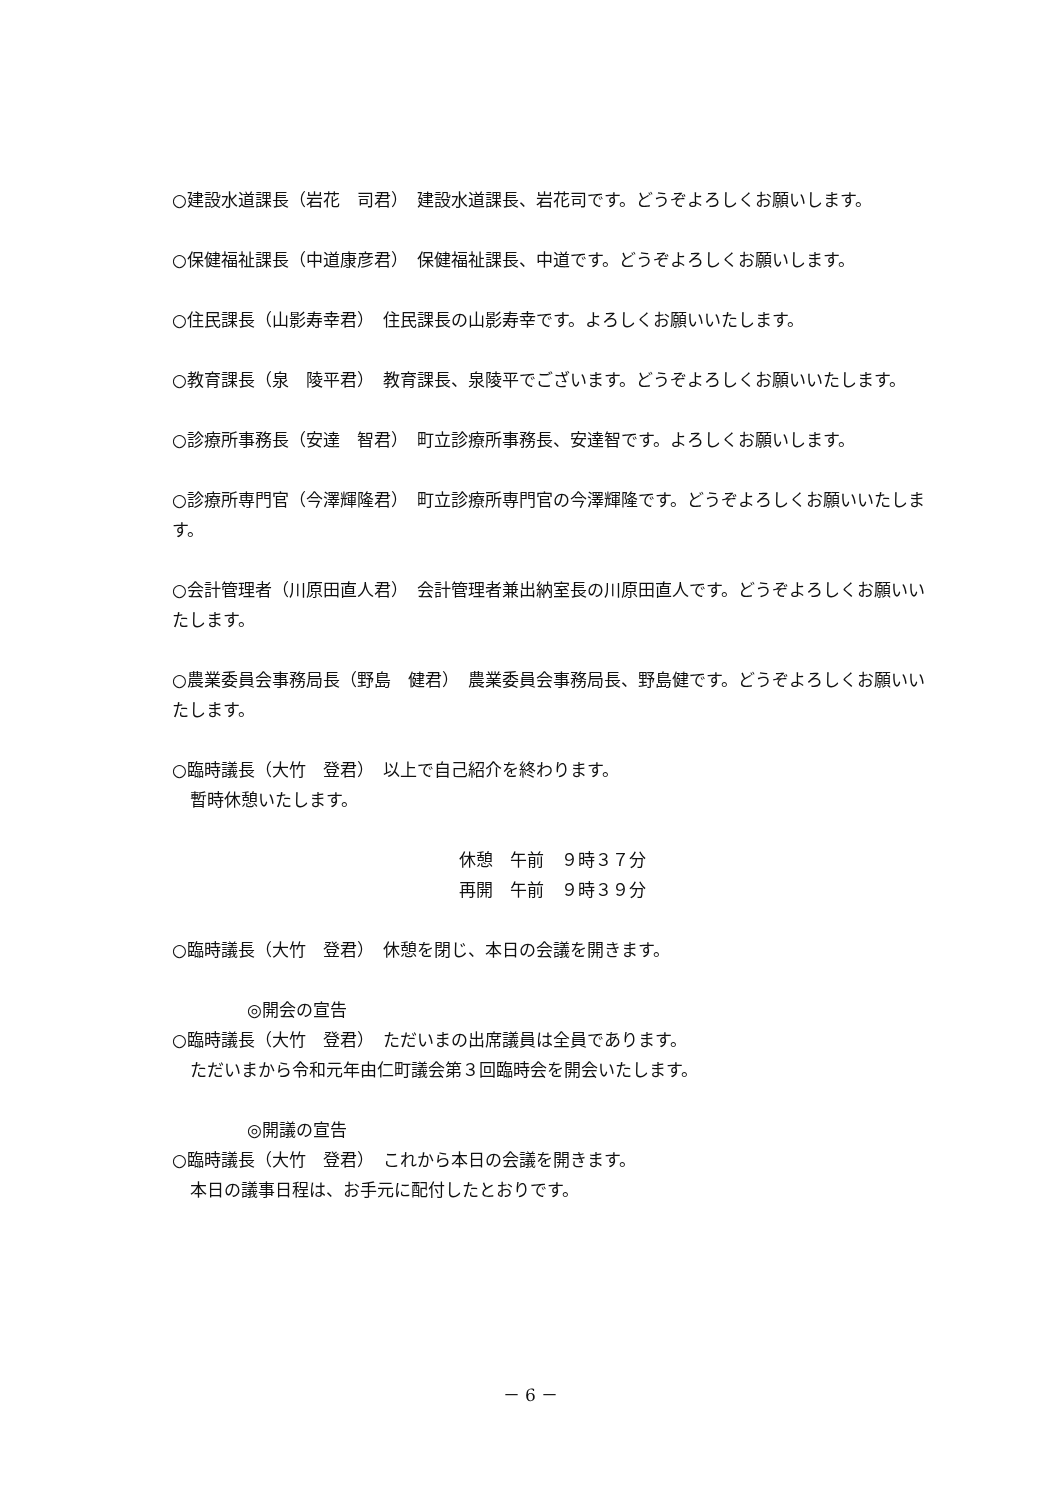○建設水道課長（岩花　司君）　建設水道課長、岩花司です。どうぞよろしくお願いします。
○保健福祉課長（中道康彦君）　保健福祉課長、中道です。どうぞよろしくお願いします。
○住民課長（山影寿幸君）　住民課長の山影寿幸です。よろしくお願いいたします。
○教育課長（泉　陵平君）　教育課長、泉陵平でございます。どうぞよろしくお願いいたします。
○診療所事務長（安達　智君）　町立診療所事務長、安達智です。よろしくお願いします。
○診療所専門官（今澤輝隆君）　町立診療所専門官の今澤輝隆です。どうぞよろしくお願いいたします。
○会計管理者（川原田直人君）　会計管理者兼出納室長の川原田直人です。どうぞよろしくお願いいたします。
○農業委員会事務局長（野島　健君）　農業委員会事務局長、野島健です。どうぞよろしくお願いいたします。
○臨時議長（大竹　登君）　以上で自己紹介を終わります。
暫時休憩いたします。
休憩　午前　９時３７分
再開　午前　９時３９分
○臨時議長（大竹　登君）　休憩を閉じ、本日の会議を開きます。
◎開会の宣告
○臨時議長（大竹　登君）　ただいまの出席議員は全員であります。
ただいまから令和元年由仁町議会第３回臨時会を開会いたします。
◎開議の宣告
○臨時議長（大竹　登君）　これから本日の会議を開きます。
本日の議事日程は、お手元に配付したとおりです。
－ 6 －